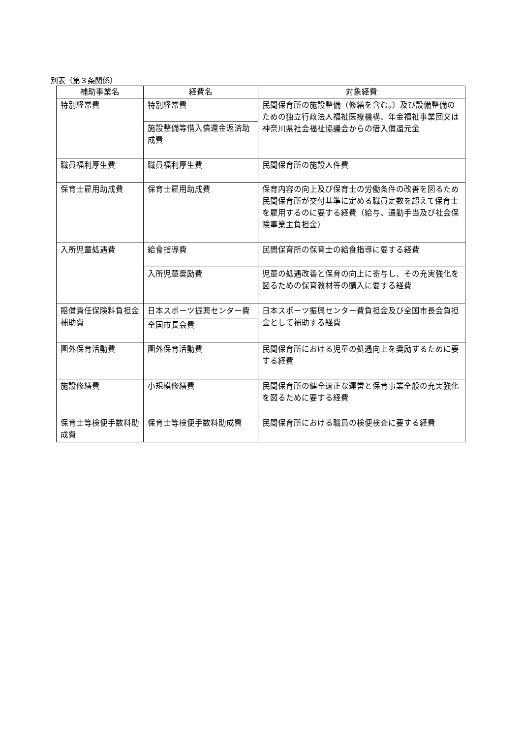別表（第３条関係）
| 補助事業名 | 経費名 | 対象経費 |
| --- | --- | --- |
| 特別経常費 | 特別経常費 | 民間保育所の施設整備（修繕を含む。）及び設備整備のための独立行政法人福祉医療機構、年金福祉事業団又は神奈川県社会福祉協議会からの借入償還元金 |
| | 施設整備等借入償還金返済助成費 | |
| 職員福利厚生費 | 職員福利厚生費 | 民間保育所の施設人件費 |
| 保育士雇用助成費 | 保育士雇用助成費 | 保育内容の向上及び保育士の労働条件の改善を図るため民間保育所が交付基準に定める職員定数を超えて保育士を雇用するのに要する経費（給与、通勤手当及び社会保険事業主負担金） |
| 入所児童処遇費 | 給食指導費 | 民間保育所の保育士の給食指導に要する経費 |
| | 入所児童奨励費 | 児童の処遇改善と保育の向上に寄与し、その充実強化を図るための保育教材等の購入に要する経費 |
| 賠償責任保険料負担金補助費 | 日本スポーツ振興センター費 | 日本スポーツ振興センター費負担金及び全国市長会負担金として補助する経費 |
| | 全国市長会費 | |
| 園外保育活動費 | 園外保育活動費 | 民間保育所における児童の処遇向上を奨励するために要する経費 |
| 施設修繕費 | 小規模修繕費 | 民間保育所の健全適正な運営と保育事業全般の充実強化を図るために要する経費 |
| 保育士等検便手数料助成費 | 保育士等検便手数料助成費 | 民間保育所における職員の検便検査に要する経費 |